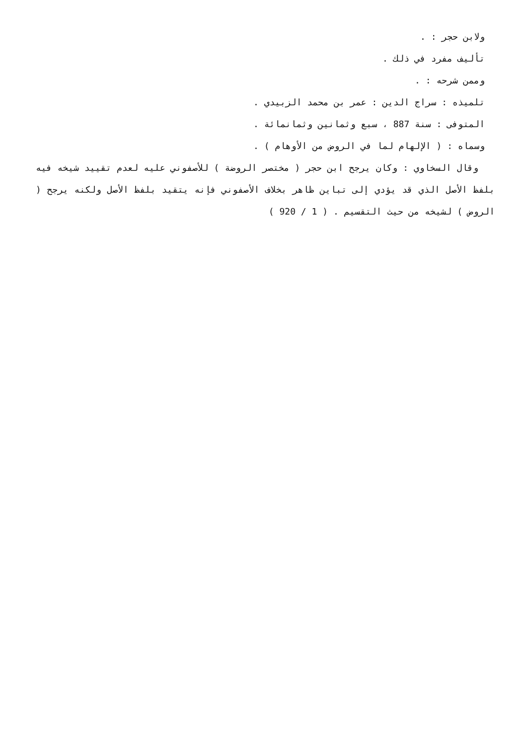ولابن حجر : .
تأليف مفرد في ذلك .
وممن شرحه : .
تلميذه : سراج الدين : عمر بن محمد الزبيدي .
المتوفى : سنة 887 ، سبع وثمانين وثمانمائة .
وسماه : ( الإلهام لما في الروض من الأوهام ) .
وقال السخاوي : وكان يرجح ابن حجر ( مختصر الروضة ) للأصفوني عليه لعدم تقييد شيخه فيه بلفظ الأصل الذي قد يؤدي إلى تباين ظاهر بخلاف الأصفوني فإنه يتقيد بلفظ الأصل ولكنه يرجح ( الروض ) لشيخه من حيث التقسيم . ( 1 / 920 )